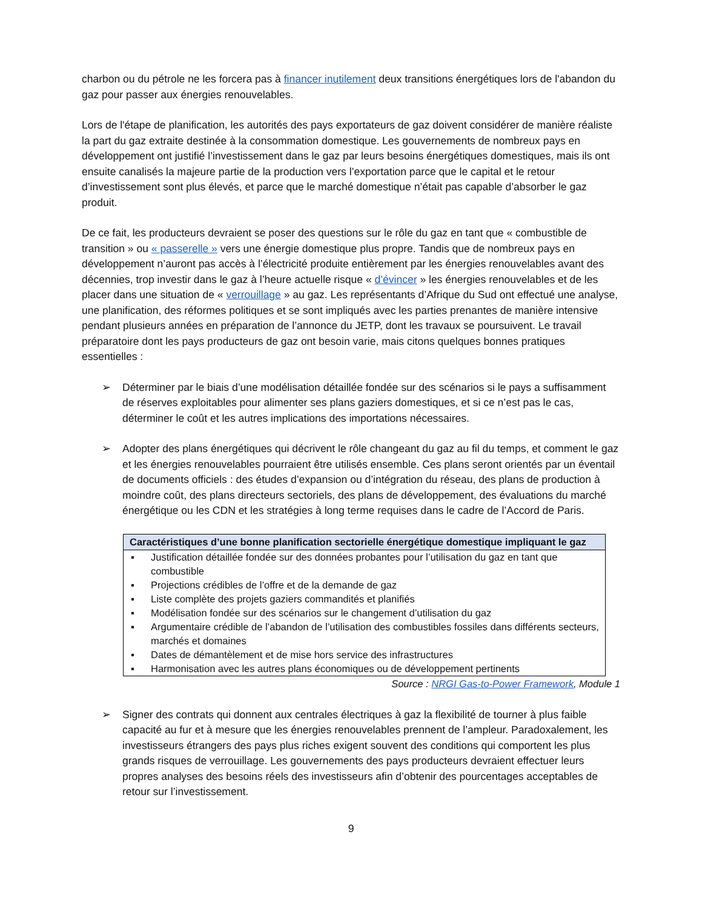charbon ou du pétrole ne les forcera pas à financer inutilement deux transitions énergétiques lors de l'abandon du gaz pour passer aux énergies renouvelables.
Lors de l'étape de planification, les autorités des pays exportateurs de gaz doivent considérer de manière réaliste la part du gaz extraite destinée à la consommation domestique. Les gouvernements de nombreux pays en développement ont justifié l’investissement dans le gaz par leurs besoins énergétiques domestiques, mais ils ont ensuite canalisés la majeure partie de la production vers l’exportation parce que le capital et le retour d’investissement sont plus élevés, et parce que le marché domestique n’était pas capable d’absorber le gaz produit.
De ce fait, les producteurs devraient se poser des questions sur le rôle du gaz en tant que « combustible de transition » ou « passerelle » vers une énergie domestique plus propre. Tandis que de nombreux pays en développement n’auront pas accès à l’électricité produite entièrement par les énergies renouvelables avant des décennies, trop investir dans le gaz à l’heure actuelle risque « d’évincer » les énergies renouvelables et de les placer dans une situation de « verrouillage » au gaz. Les représentants d’Afrique du Sud ont effectué une analyse, une planification, des réformes politiques et se sont impliqués avec les parties prenantes de manière intensive pendant plusieurs années en préparation de l’annonce du JETP, dont les travaux se poursuivent. Le travail préparatoire dont les pays producteurs de gaz ont besoin varie, mais citons quelques bonnes pratiques essentielles :
➢ Déterminer par le biais d’une modélisation détaillée fondée sur des scénarios si le pays a suffisamment de réserves exploitables pour alimenter ses plans gaziers domestiques, et si ce n’est pas le cas, déterminer le coût et les autres implications des importations nécessaires.
➢ Adopter des plans énergétiques qui décrivent le rôle changeant du gaz au fil du temps, et comment le gaz et les énergies renouvelables pourraient être utilisés ensemble. Ces plans seront orientés par un éventail de documents officiels : des études d’expansion ou d’intégration du réseau, des plans de production à moindre coût, des plans directeurs sectoriels, des plans de développement, des évaluations du marché énergétique ou les CDN et les stratégies à long terme requises dans le cadre de l’Accord de Paris.
Caractéristiques d’une bonne planification sectorielle énergétique domestique impliquant le gaz
▪ Justification détaillée fondée sur des données probantes pour l’utilisation du gaz en tant que combustible
▪ Projections crédibles de l’offre et de la demande de gaz
▪ Liste complète des projets gaziers commandités et planifiés
▪ Modélisation fondée sur des scénarios sur le changement d’utilisation du gaz
▪ Argumentaire crédible de l’abandon de l’utilisation des combustibles fossiles dans différents secteurs, marchés et domaines
▪ Dates de démantèlement et de mise hors service des infrastructures
▪ Harmonisation avec les autres plans économiques ou de développement pertinents
Source : NRGI Gas-to-Power Framework, Module 1
➢ Signer des contrats qui donnent aux centrales électriques à gaz la flexibilité de tourner à plus faible capacité au fur et à mesure que les énergies renouvelables prennent de l’ampleur. Paradoxalement, les investisseurs étrangers des pays plus riches exigent souvent des conditions qui comportent les plus grands risques de verrouillage. Les gouvernements des pays producteurs devraient effectuer leurs propres analyses des besoins réels des investisseurs afin d’obtenir des pourcentages acceptables de retour sur l’investissement.
9